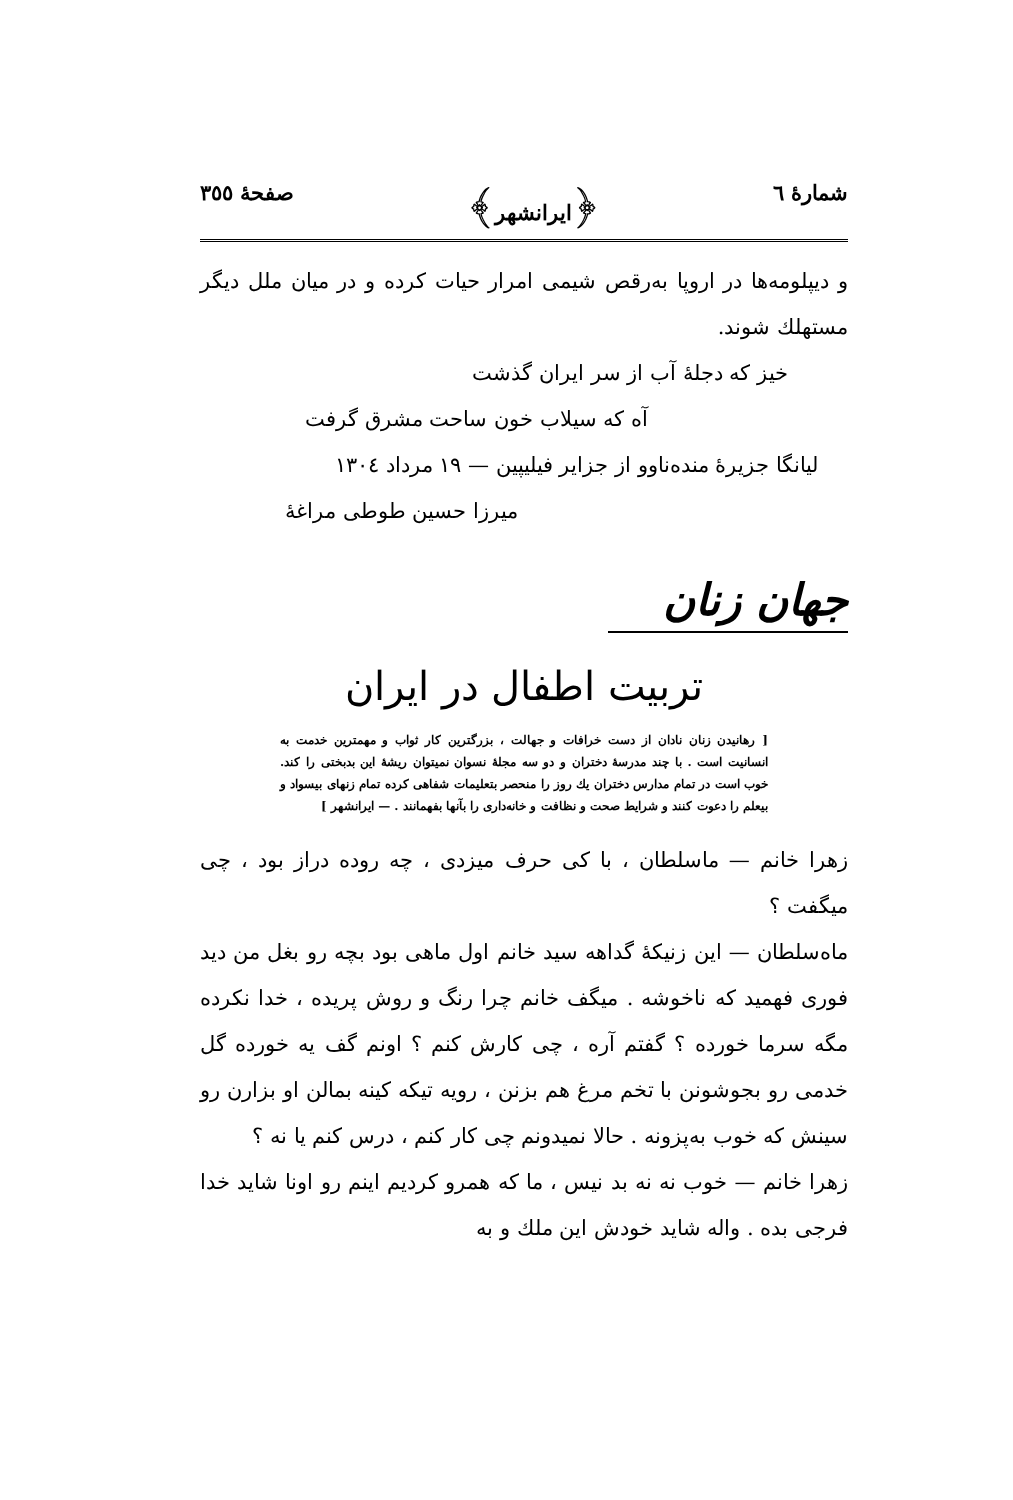شمارهٔ ٦ ﴿ایرانشهر﴾ صفحهٔ ٣٥٥
و دیپلومه‌ها در اروپا به‌رقص شیمی امرار حیات کرده و در میان ملل دیگر مستهلك شوند.
خیز که دجلهٔ آب از سر ایران گذشت
آه که سیلاب خون ساحت مشرق گرفت
لیانگا جزیرهٔ منده‌ناوو از جزایر فیلیپین — ١٩ مرداد ١٣٠٤
میرزا حسین طوطی مراغهٔ
جهان زنان
تربیت اطفال در ایران
[ رهانیدن زنان نادان از دست خرافات و جهالت ، بزرگترین کار ثواب و مهمترین خدمت به انسانیت است . با چند مدرسهٔ دختران و دو سه مجلهٔ نسوان نمیتوان ریشهٔ این بدبختی را کند. خوب است در تمام مدارس دختران یك روز را منحصر بتعلیمات شفاهی کرده تمام زنهای بیسواد و بیعلم را دعوت کنند و شرایط صحت و نظافت و خانه‌داری را بآنها بفهمانند . — ایرانشهر ]
زهرا خانم — ماسلطان ، با کی حرف میزدی ، چه روده دراز بود ، چی میگفت ؟
ماه‌سلطان — این زنیکهٔ گداهه سید خانم اول ماهی بود بچه رو بغل من دید فوری فهمید که ناخوشه . میگف خانم چرا رنگ و روش پریده ، خدا نکرده مگه سرما خورده ؟ گفتم آره ، چی کارش کنم ؟ اونم گف یه خورده گل خدمی رو بجوشونن با تخم مرغ هم بزنن ، رویه تیکه کینه بمالن او بزارن رو سینش که خوب به‌پزونه . حالا نمیدونم چی کار کنم ، درس کنم یا نه ؟
زهرا خانم — خوب نه نه بد نیس ، ما که همرو کردیم اینم رو اونا شاید خدا فرجی بده . واله شاید خودش این ملك و به